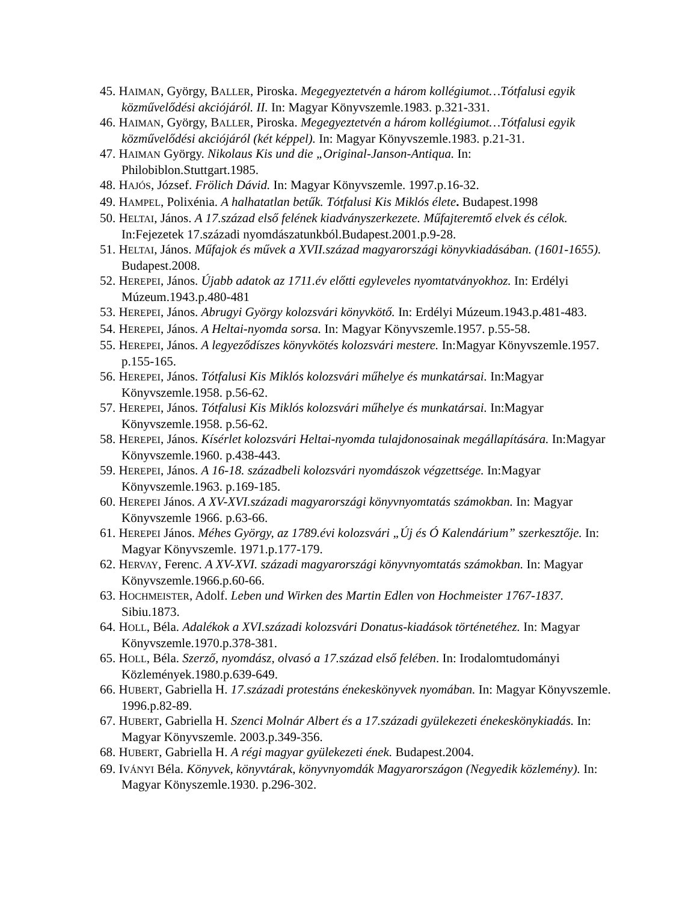45. HAIMAN, György, BALLER, Piroska. Megegyeztetvén a három kollégiumot…Tótfalusi egyik közművelődési akciójáról. II. In: Magyar Könyvszemle.1983. p.321-331.
46. HAIMAN, György, BALLER, Piroska. Megegyeztetvén a három kollégiumot…Tótfalusi egyik közművelődési akciójáról (két képpel). In: Magyar Könyvszemle.1983. p.21-31.
47. HAIMAN György. Nikolaus Kis und die „Original-Janson-Antiqua. In: Philobiblon.Stuttgart.1985.
48. HAJÓS, József. Frölich Dávid. In: Magyar Könyvszemle. 1997.p.16-32.
49. HAMPEL, Polixénia. A halhatatlan betűk. Tótfalusi Kis Miklós élete. Budapest.1998
50. HELTAI, János. A 17.század első felének kiadványszerkezete. Műfajteremtő elvek és célok. In:Fejezetek 17.századi nyomdászatunkból.Budapest.2001.p.9-28.
51. HELTAI, János. Műfajok és művek a XVII.század magyarországi könyvkiadásában. (1601-1655). Budapest.2008.
52. HEREPEI, János. Újabb adatok az 1711.év előtti egyleveles nyomtatványokhoz. In: Erdélyi Múzeum.1943.p.480-481
53. HEREPEI, János. Abrugyi György kolozsvári könyvkötő. In: Erdélyi Múzeum.1943.p.481-483.
54. HEREPEI, János. A Heltai-nyomda sorsa. In: Magyar Könyvszemle.1957. p.55-58.
55. HEREPEI, János. A legyeződíszes könyvkötés kolozsvári mestere. In:Magyar Könyvszemle.1957. p.155-165.
56. HEREPEI, János. Tótfalusi Kis Miklós kolozsvári műhelye és munkatársai. In:Magyar Könyvszemle.1958. p.56-62.
57. HEREPEI, János. Tótfalusi Kis Miklós kolozsvári műhelye és munkatársai. In:Magyar Könyvszemle.1958. p.56-62.
58. HEREPEI, János. Kísérlet kolozsvári Heltai-nyomda tulajdonosainak megállapítására. In:Magyar Könyvszemle.1960. p.438-443.
59. HEREPEI, János. A 16-18. századbeli kolozsvári nyomdászok végzettsége. In:Magyar Könyvszemle.1963. p.169-185.
60. HEREPEI János. A XV-XVI.századi magyarországi könyvnyomtatás számokban. In: Magyar Könyvszemle 1966. p.63-66.
61. HEREPEI János. Méhes György, az 1789.évi kolozsvári „Új és Ó Kalendárium” szerkesztője. In: Magyar Könyvszemle. 1971.p.177-179.
62. HERVAY, Ferenc. A XV-XVI. századi magyarországi könyvnyomtatás számokban. In: Magyar Könyvszemle.1966.p.60-66.
63. HOCHMEISTER, Adolf. Leben und Wirken des Martin Edlen von Hochmeister 1767-1837. Sibiu.1873.
64. HOLL, Béla. Adalékok a XVI.századi kolozsvári Donatus-kiadások történetéhez. In: Magyar Könyvszemle.1970.p.378-381.
65. HOLL, Béla. Szerző, nyomdász, olvasó a 17.század első felében. In: Irodalomtudományi Közlemények.1980.p.639-649.
66. HUBERT, Gabriella H. 17.századi protestáns énekeskönyvek nyomában. In: Magyar Könyvszemle. 1996.p.82-89.
67. HUBERT, Gabriella H. Szenci Molnár Albert és a 17.századi gyülekezeti énekeskönykiadás. In: Magyar Könyvszemle. 2003.p.349-356.
68. HUBERT, Gabriella H. A régi magyar gyülekezeti ének. Budapest.2004.
69. IVÁNYI Béla. Könyvek, könyvtárak, könyvnyomdák Magyarországon (Negyedik közlemény). In: Magyar Könyszemle.1930. p.296-302.